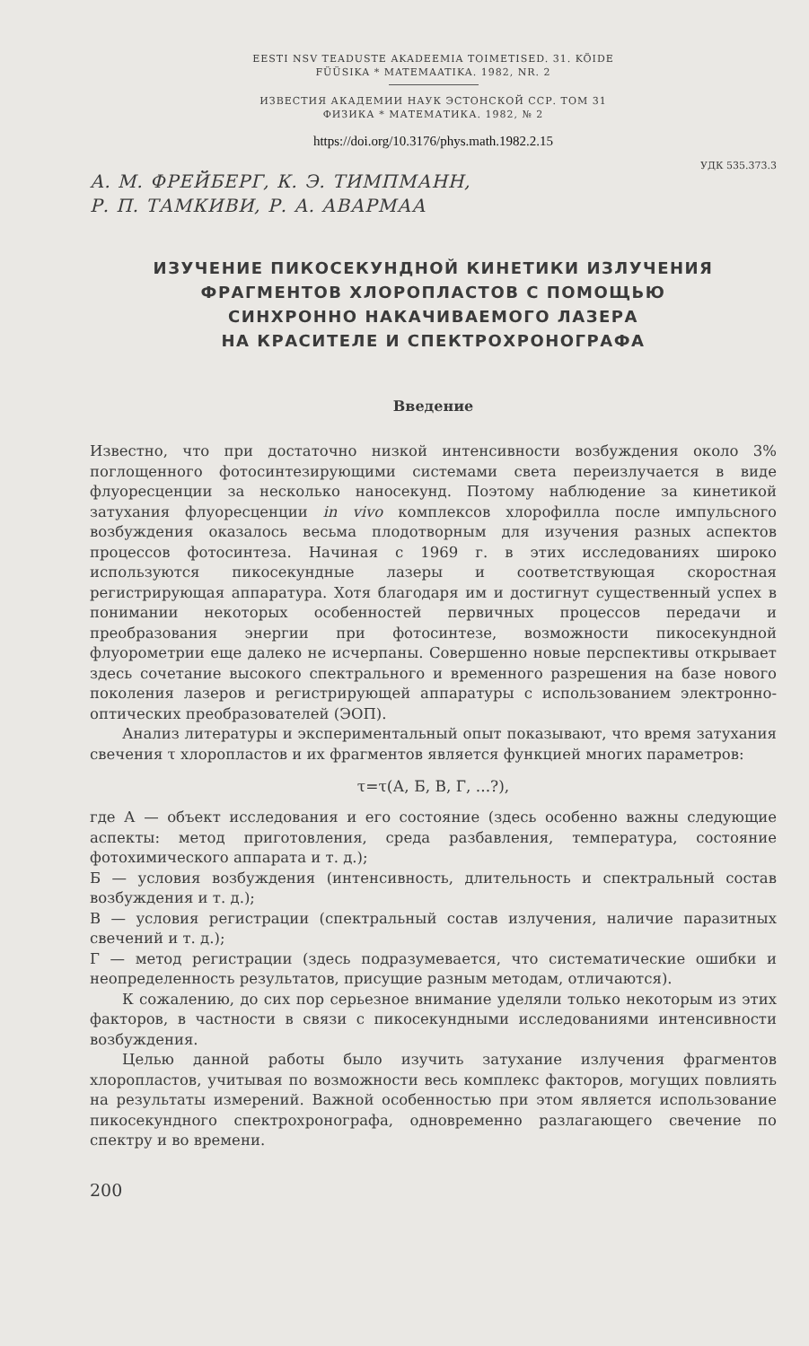EESTI NSV TEADUSTE AKADEEMIA TOIMETISED. 31. KÖIDE
FÜÜSIKA * MATEMAATIKA. 1982, NR. 2
ИЗВЕСТИЯ АКАДЕМИИ НАУК ЭСТОНСКОЙ ССР. ТОМ 31
ФИЗИКА * МАТЕМАТИКА. 1982, № 2
https://doi.org/10.3176/phys.math.1982.2.15
УДК 535.373.3
А. М. ФРЕЙБЕРГ, К. Э. ТИМПМАНН,
Р. П. ТАМКИВИ, Р. А. АВАРМАА
ИЗУЧЕНИЕ ПИКОСЕКУНДНОЙ КИНЕТИКИ ИЗЛУЧЕНИЯ
ФРАГМЕНТОВ ХЛОРОПЛАСТОВ С ПОМОЩЬЮ
СИНХРОННО НАКАЧИВАЕМОГО ЛАЗЕРА
НА КРАСИТЕЛЕ И СПЕКТРОХРОНОГРАФА
Введение
Известно, что при достаточно низкой интенсивности возбуждения около 3% поглощенного фотосинтезирующими системами света переизлучается в виде флуоресценции за несколько наносекунд. Поэтому наблюдение за кинетикой затухания флуоресценции in vivo комплексов хлорофилла после импульсного возбуждения оказалось весьма плодотворным для изучения разных аспектов процессов фотосинтеза. Начиная с 1969 г. в этих исследованиях широко используются пикосекундные лазеры и соответствующая скоростная регистрирующая аппаратура. Хотя благодаря им и достигнут существенный успех в понимании некоторых особенностей первичных процессов передачи и преобразования энергии при фотосинтезе, возможности пикосекундной флуорометрии еще далеко не исчерпаны. Совершенно новые перспективы открывает здесь сочетание высокого спектрального и временного разрешения на базе нового поколения лазеров и регистрирующей аппаратуры с использованием электронно-оптических преобразователей (ЭОП).
Анализ литературы и экспериментальный опыт показывают, что время затухания свечения τ хлоропластов и их фрагментов является функцией многих параметров:
τ=τ(А, Б, В, Г, ...?),
где А — объект исследования и его состояние (здесь особенно важны следующие аспекты: метод приготовления, среда разбавления, температура, состояние фотохимического аппарата и т. д.);
Б — условия возбуждения (интенсивность, длительность и спектральный состав возбуждения и т. д.);
В — условия регистрации (спектральный состав излучения, наличие паразитных свечений и т. д.);
Г — метод регистрации (здесь подразумевается, что систематические ошибки и неопределенность результатов, присущие разным методам, отличаются).
К сожалению, до сих пор серьезное внимание уделяли только некоторым из этих факторов, в частности в связи с пикосекундными исследованиями интенсивности возбуждения.
Целью данной работы было изучить затухание излучения фрагментов хлоропластов, учитывая по возможности весь комплекс факторов, могущих повлиять на результаты измерений. Важной особенностью при этом является использование пикосекундного спектрохронографа, одновременно разлагающего свечение по спектру и во времени.
200